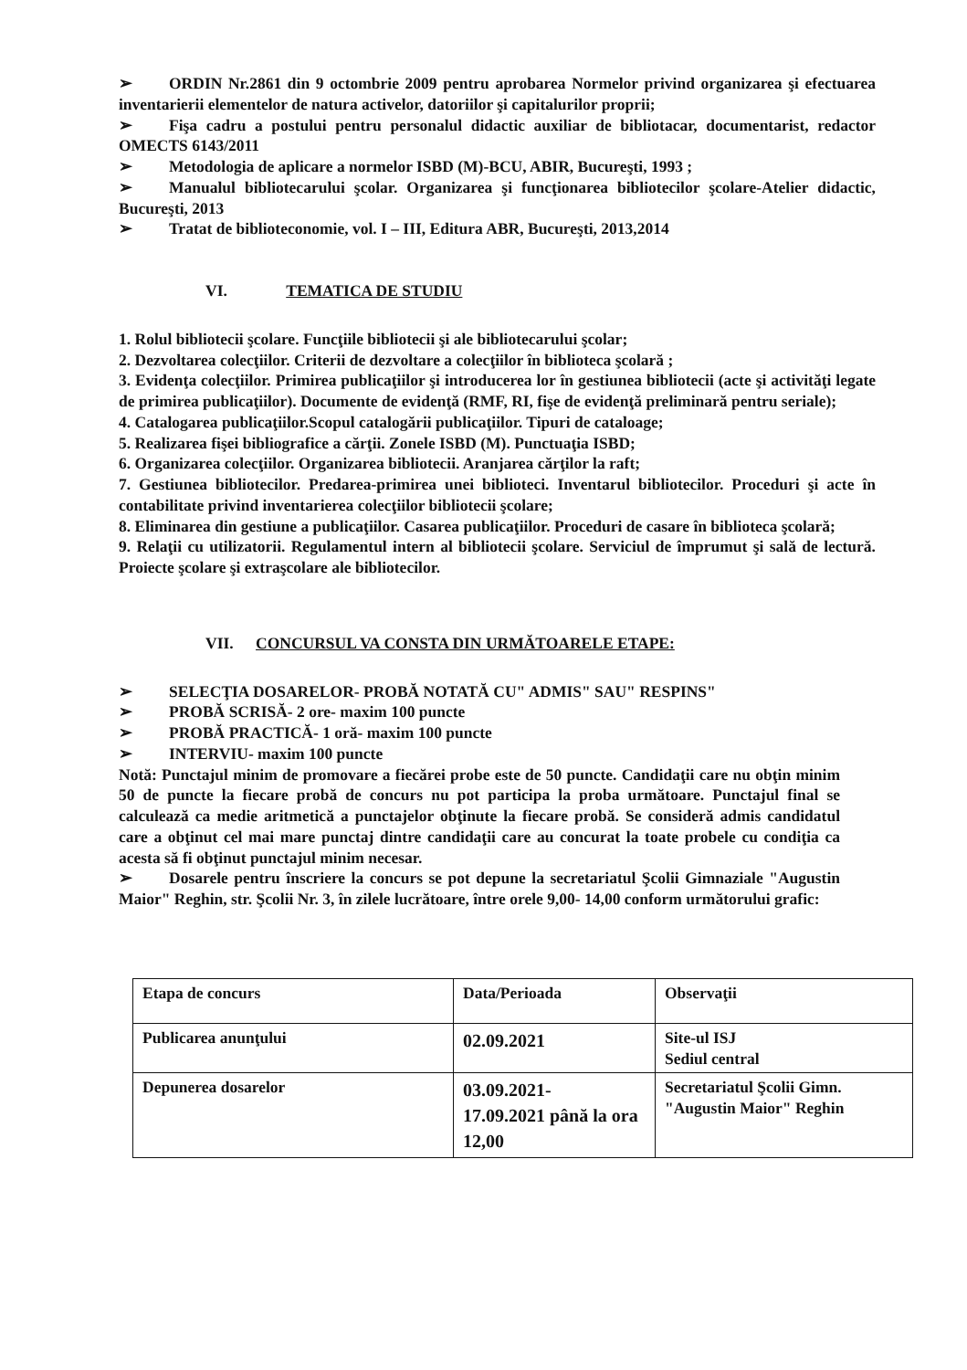➢ ORDIN Nr.2861 din 9 octombrie 2009 pentru aprobarea Normelor privind organizarea şi efectuarea inventarierii elementelor de natura activelor, datoriilor şi capitalurilor proprii;
➢ Fişa cadru a postului pentru personalul didactic auxiliar de bibliotacar, documentarist, redactor OMECTS 6143/2011
➢ Metodologia de aplicare a normelor ISBD (M)-BCU, ABIR, Bucureşti, 1993 ;
➢ Manualul bibliotecarului şcolar. Organizarea şi funcţionarea bibliotecilor şcolare-Atelier didactic, Bucureşti, 2013
➢ Tratat de biblioteconomie, vol. I – III, Editura ABR, Bucureşti, 2013,2014
VI. TEMATICA DE STUDIU
1. Rolul bibliotecii şcolare. Funcţiile bibliotecii şi ale bibliotecarului şcolar;
2. Dezvoltarea colecţiilor. Criterii de dezvoltare a colecţiilor în biblioteca şcolară ;
3. Evidenţa colecţiilor. Primirea publicaţiilor şi introducerea lor în gestiunea bibliotecii (acte şi activităţi legate de primirea publicaţiilor). Documente de evidenţă (RMF, RI, fişe de evidenţă preliminară pentru seriale);
4. Catalogarea publicaţiilor.Scopul catalogării publicaţiilor. Tipuri de cataloage;
5. Realizarea fişei bibliografice a cărţii. Zonele ISBD (M). Punctuaţia ISBD;
6. Organizarea colecţiilor. Organizarea bibliotecii. Aranjarea cărţilor la raft;
7. Gestiunea bibliotecilor. Predarea-primirea unei biblioteci. Inventarul bibliotecilor. Proceduri şi acte în contabilitate privind inventarierea colecţiilor bibliotecii şcolare;
8. Eliminarea din gestiune a publicaţiilor. Casarea publicaţiilor. Proceduri de casare în biblioteca şcolară;
9. Relaţii cu utilizatorii. Regulamentul intern al bibliotecii şcolare. Serviciul de împrumut şi sală de lectură. Proiecte şcolare şi extraşcolare ale bibliotecilor.
VII. CONCURSUL VA CONSTA DIN URMĂTOARELE ETAPE:
➢ SELECŢIA DOSARELOR- PROBĂ NOTATĂ CU" ADMIS" SAU" RESPINS"
➢ PROBĂ SCRISĂ- 2 ore- maxim 100 puncte
➢ PROBĂ PRACTICĂ- 1 oră- maxim 100 puncte
➢ INTERVIU- maxim 100 puncte
Notă: Punctajul minim de promovare a fiecărei probe este de 50 puncte. Candidaţii care nu obţin minim 50 de puncte la fiecare probă de concurs nu pot participa la proba următoare. Punctajul final se calculează ca medie aritmetică a punctajelor obţinute la fiecare probă. Se consideră admis candidatul care a obţinut cel mai mare punctaj dintre candidaţii care au concurat la toate probele cu condiţia ca acesta să fi obţinut punctajul minim necesar.
➢ Dosarele pentru înscriere la concurs se pot depune la secretariatul Şcolii Gimnaziale "Augustin Maior" Reghin, str. Şcolii Nr. 3, în zilele lucrătoare, între orele 9,00- 14,00 conform următorului grafic:
| Etapa de concurs | Data/Perioada | Observaţii |
| Publicarea anunţului | 02.09.2021 | Site-ul ISJ Sediul central |
| Depunerea dosarelor | 03.09.2021- 17.09.2021 până la ora 12,00 | Secretariatul Şcolii Gimn. "Augustin Maior" Reghin |